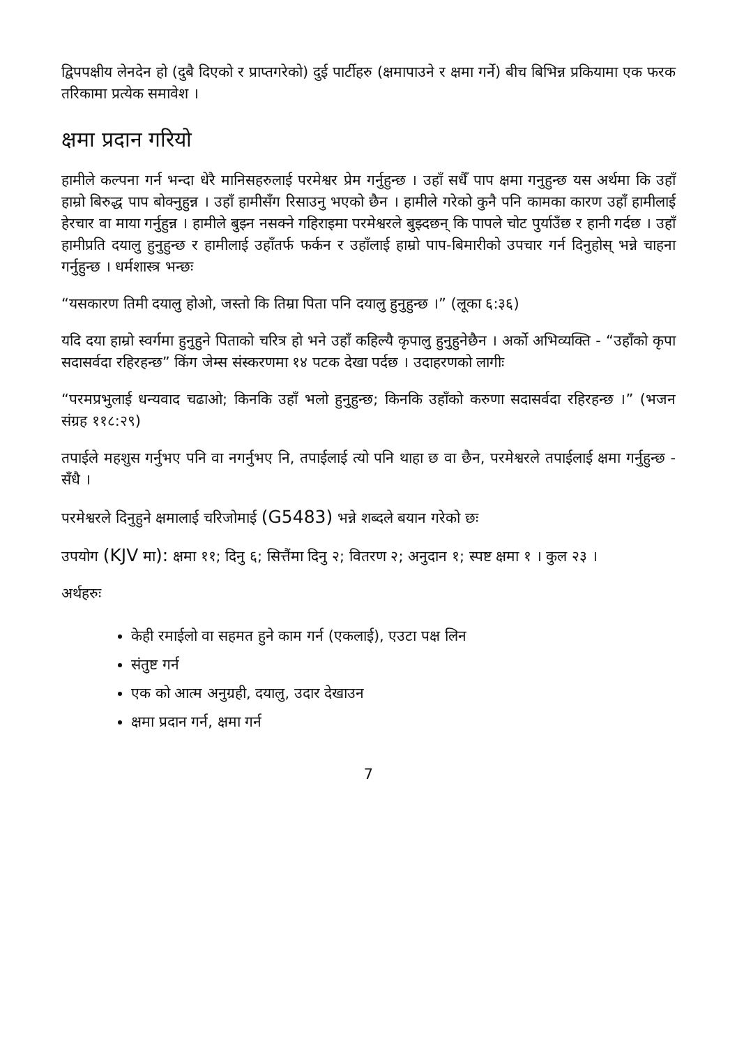द्विपपक्षीय लेनदेन हो (दुबै दिएको र प्राप्तगरेको) दुई पार्टीहरु (क्षमापाउने र क्षमा गर्ने) बीच बिभिन्न प्रकियामा एक फरक तरिकामा प्रत्येक समावेश ।
क्षमा प्रदान गरियो
हामीले कल्पना गर्न भन्दा धेरै मानिसहरुलाई परमेश्वर प्रेम गर्नुहुन्छ । उहाँ सधैँ पाप क्षमा गनुहुन्छ यस अर्थमा कि उहाँ हाम्रो बिरुद्ध पाप बोक्नुहुन्न । उहाँ हामीसँग रिसाउनु भएको छैन । हामीले गरेको कुनै पनि कामका कारण उहाँ हामीलाई हेरचार वा माया गर्नुहुन्न । हामीले बुझ्न नसक्ने गहिराइमा परमेश्वरले बुझ्दछन् कि पापले चोट पुर्याउँछ र हानी गर्दछ । उहाँ हामीप्रति दयालु हुनुहुन्छ र हामीलाई उहाँतर्फ फर्कन र उहाँलाई हाम्रो पाप-बिमारीको उपचार गर्न दिनुहोस् भन्ने चाहना गर्नुहुन्छ । धर्मशास्त्र भन्छः
“यसकारण तिमी दयालु होओ, जस्तो कि तिम्रा पिता पनि दयालु हुनुहुन्छ ।” (लूका ६:३६)
यदि दया हाम्रो स्वर्गमा हुनुहुने पिताको चरित्र हो भने उहाँ कहिल्यै कृपालु हुनुहुनेछैन । अर्को अभिव्यक्ति - “उहाँको कृपा सदासर्वदा रहिरहन्छ” किंग जेम्स संस्करणमा १४ पटक देखा पर्दछ । उदाहरणको लागीः
“परमप्रभुलाई धन्यवाद चढाओ; किनकि उहाँ भलो हुनुहुन्छ; किनकि उहाँको करुणा सदासर्वदा रहिरहन्छ ।” (भजन संग्रह ११८:२९)
तपाईले महशुस गर्नुभए पनि वा नगर्नुभए नि, तपाईलाई त्यो पनि थाहा छ वा छैन, परमेश्वरले तपाईलाई क्षमा गर्नुहुन्छ - सँधै ।
परमेश्वरले दिनुहुने क्षमालाई चरिजोमाई (G5483) भन्ने शब्दले बयान गरेको छः
उपयोग (KJV मा): क्षमा ११; दिनु ६; सित्तैंमा दिनु २; वितरण २; अनुदान १; स्पष्ट क्षमा १ । कुल २३ ।
अर्थहरुः
केही रमाईलो वा सहमत हुने काम गर्न (एकलाई), एउटा पक्ष लिन
संतुष्ट गर्न
एक को आत्म अनुग्रही, दयालु, उदार देखाउन
क्षमा प्रदान गर्न, क्षमा गर्न
7